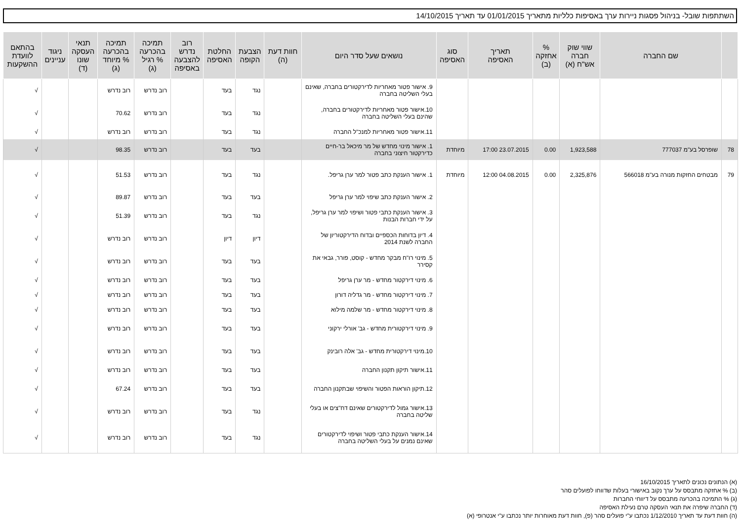השתתפות שובל- בניהול פסגות ניירות ערך באסיפות כלליות מתאריך 01/01/2015 עד תאריך 14/10/2015
| | שם החברה | שווי שוק חברה אש"ח (א) | % אחזקה (ב) | תאריך האסיפה | סוג האסיפה | נושאים שעל סדר היום | חוות דעת (ה) | הצבעת הקופה | החלטת האסיפה | רוב נדרש להצבעה באסיפה | תמיכה בהכרעה % רגיל (ג) | תמיכה בהכרעה % מיוחד (ג) | תנאי העסקה שונו (ד) | ניגוד עניינים | בהתאם לוועדת ההשקעות |
| --- | --- | --- | --- | --- | --- | --- | --- | --- | --- | --- | --- | --- | --- | --- | --- |
| | | | | | | 9. אישור פטור מאחריות לדירקטורים בחברה, שאינם בעלי השליטה בחברה | | נגד | בעד | | רוב נדרש | רוב נדרש | | | √ |
| | | | | | | 10.אישור פטור מאחריות לדירקטורים בחברה, שהינם בעלי השליטה בחברה | | נגד | בעד | | רוב נדרש | 70.62 | | | √ |
| | | | | | | 11.אישור פטור מאחריות למנכ"ל החברה | | נגד | בעד | | רוב נדרש | רוב נדרש | | | √ |
| 78 | שופרסל בע"מ 777037 | 1,923,588 | 0.00 | 23.07.2015 17:00 | מיוחדת | 1. אישור מינוי מחדש של מר מיכאל בר-חיים כדירקטור חיצוני בחברה | | בעד | בעד | | רוב נדרש | 98.35 | | | √ |
| 79 | מבטחים החזקות מנורה בע"מ 566018 | 2,325,876 | 0.00 | 04.08.2015 12:00 | מיוחדת | 1. אישור הענקת כתב פטור למר ערן גריפל. | | נגד | בעד | | רוב נדרש | 51.53 | | | √ |
| | | | | | | 2. אישור הענקת כתב שיפוי למר ערן גריפל | | בעד | בעד | | רוב נדרש | 89.87 | | | √ |
| | | | | | | 3. אישור הענקת כתבי פטור ושיפוי למר ערן גריפל, על ידי חברות הבנות | | נגד | בעד | | רוב נדרש | 51.39 | | | √ |
| | | | | | | 4. דיון בדוחות הכספיים ובדוח הדירקטוריון של החברה לשנת 2014 | | דיון | דיון | | רוב נדרש | רוב נדרש | | | √ |
| | | | | | | 5. מינוי רו"ח מבקר מחדש - קוסט, פורר, גבאי את קסירר | | בעד | בעד | | רוב נדרש | רוב נדרש | | | √ |
| | | | | | | 6. מינוי דירקטור מחדש - מר ערן גריפל | | בעד | בעד | | רוב נדרש | רוב נדרש | | | √ |
| | | | | | | 7. מינוי דירקטור מחדש - מר גדליה דורון | | בעד | בעד | | רוב נדרש | רוב נדרש | | | √ |
| | | | | | | 8. מינוי דירקטור מחדש - מר שלמה מילוא | | בעד | בעד | | רוב נדרש | רוב נדרש | | | √ |
| | | | | | | 9. מינוי דירקטורית מחדש - גב' אורלי ירקוני | | בעד | בעד | | רוב נדרש | רוב נדרש | | | √ |
| | | | | | | 10.מינוי דירקטורית מחדש - גב' אלה רובינק | | בעד | בעד | | רוב נדרש | רוב נדרש | | | √ |
| | | | | | | 11.אישור תיקון תקנון החברה | | בעד | בעד | | רוב נדרש | רוב נדרש | | | √ |
| | | | | | | 12.תיקון הוראות הפטור והשיפוי שבתקנון החברה | | בעד | בעד | | רוב נדרש | 67.24 | | | √ |
| | | | | | | 13.אישור גמול לדירקטורים שאינם דח"צים או בעלי שליטה בחברה | | נגד | בעד | | רוב נדרש | רוב נדרש | | | √ |
| | | | | | | 14.אישור הענקת כתבי פטור ושיפוי לדירקטורים שאינם נמנים על בעלי השליטה בחברה | | נגד | בעד | | רוב נדרש | רוב נדרש | | | √ |
(א) הנתונים נכונים לתאריך 16/10/2015
(ב) % אחזקה מתבסס על ערך נקוב באישורי בעלות שדווחו לפועלים סהר
(ג) % התמיכה בהכרעה מתבסס על דיווחי החברות
(ד) החברה שיפרה את תנאי העסקה טרם נעילת האסיפה
(ה) חוות דעת עד תאריך 1/12/2010 נכתבו ע"י פועלים סהר (פ), חוות דעת מאוחרות יותר נכתבו ע"י אנטרופי (א)